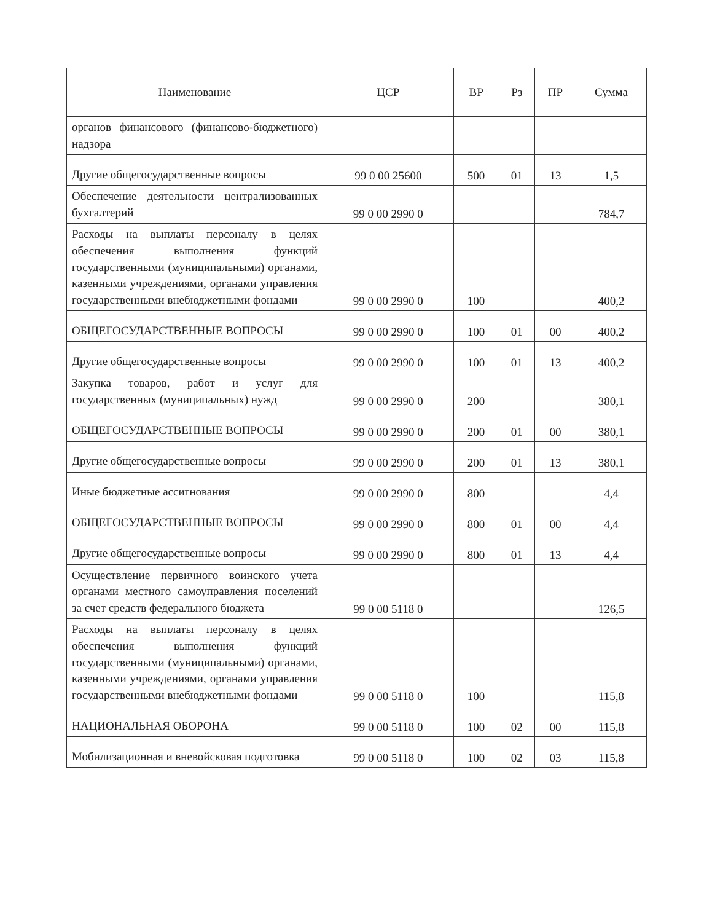| Наименование | ЦСР | ВР | Рз | ПР | Сумма |
| --- | --- | --- | --- | --- | --- |
| органов финансового (финансово-бюджетного) надзора | | | | | |
| Другие общегосударственные вопросы | 99 0 00 25600 | 500 | 01 | 13 | 1,5 |
| Обеспечение деятельности централизованных бухгалтерий | 99 0 00 2990 0 | | | | 784,7 |
| Расходы на выплаты персоналу в целях обеспечения выполнения функций государственными (муниципальными) органами, казенными учреждениями, органами управления государственными внебюджетными фондами | 99 0 00 2990 0 | 100 | | | 400,2 |
| ОБЩЕГОСУДАРСТВЕННЫЕ ВОПРОСЫ | 99 0 00 2990 0 | 100 | 01 | 00 | 400,2 |
| Другие общегосударственные вопросы | 99 0 00 2990 0 | 100 | 01 | 13 | 400,2 |
| Закупка товаров, работ и услуг для государственных (муниципальных) нужд | 99 0 00 2990 0 | 200 | | | 380,1 |
| ОБЩЕГОСУДАРСТВЕННЫЕ ВОПРОСЫ | 99 0 00 2990 0 | 200 | 01 | 00 | 380,1 |
| Другие общегосударственные вопросы | 99 0 00 2990 0 | 200 | 01 | 13 | 380,1 |
| Иные бюджетные ассигнования | 99 0 00 2990 0 | 800 | | | 4,4 |
| ОБЩЕГОСУДАРСТВЕННЫЕ ВОПРОСЫ | 99 0 00 2990 0 | 800 | 01 | 00 | 4,4 |
| Другие общегосударственные вопросы | 99 0 00 2990 0 | 800 | 01 | 13 | 4,4 |
| Осуществление первичного воинского учета органами местного самоуправления поселений за счет средств федерального бюджета | 99 0 00 5118 0 | | | | 126,5 |
| Расходы на выплаты персоналу в целях обеспечения выполнения функций государственными (муниципальными) органами, казенными учреждениями, органами управления государственными внебюджетными фондами | 99 0 00 5118 0 | 100 | | | 115,8 |
| НАЦИОНАЛЬНАЯ ОБОРОНА | 99 0 00 5118 0 | 100 | 02 | 00 | 115,8 |
| Мобилизационная и вневойсковая подготовка | 99 0 00 5118 0 | 100 | 02 | 03 | 115,8 |